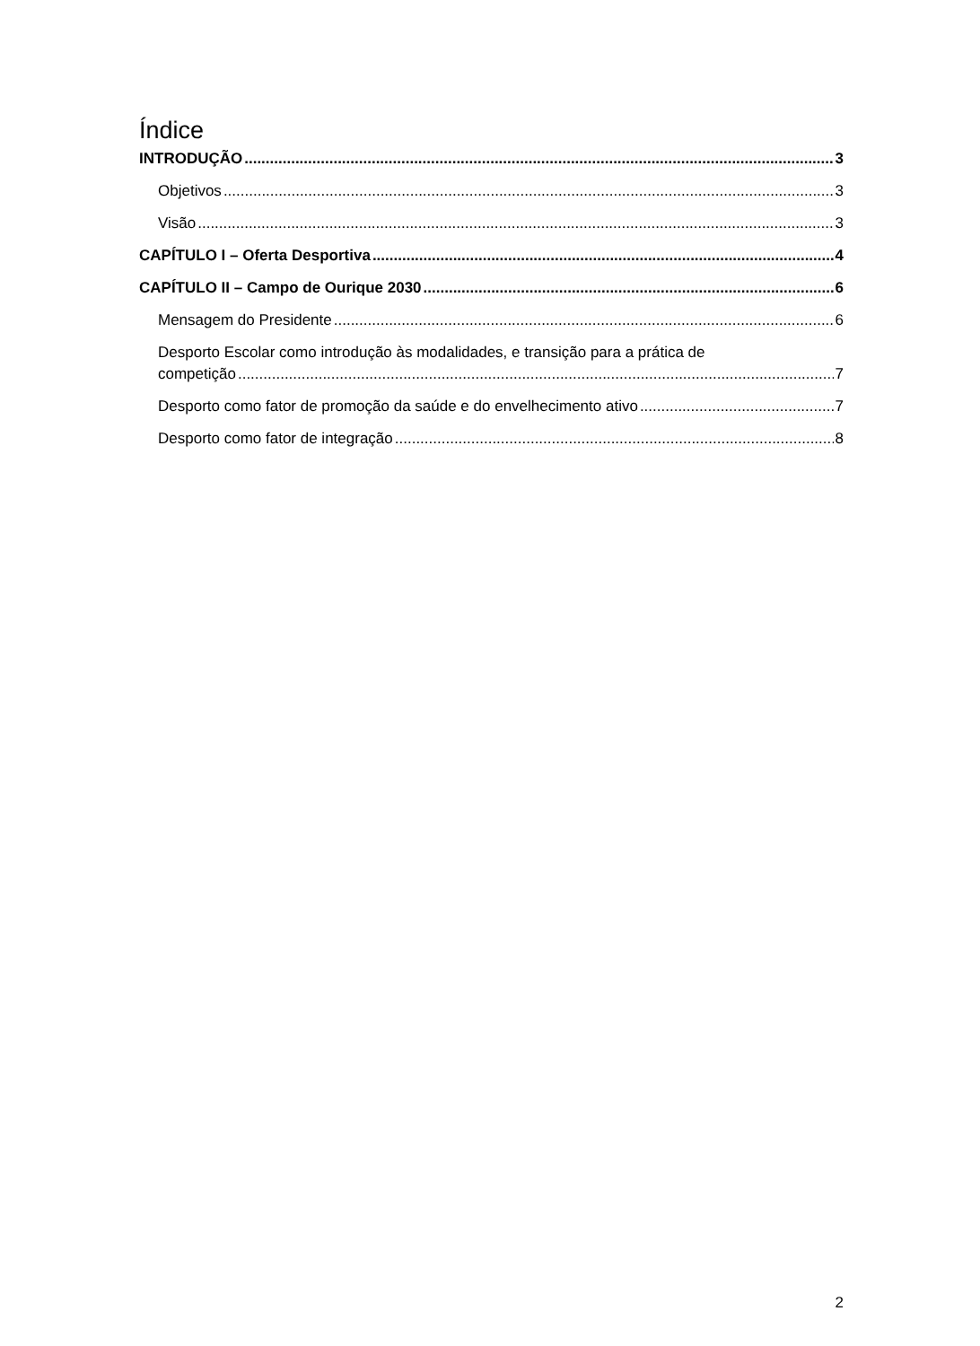Índice
INTRODUÇÃO 3
Objetivos 3
Visão 3
CAPÍTULO I – Oferta Desportiva 4
CAPÍTULO II – Campo de Ourique 2030 6
Mensagem do Presidente 6
Desporto Escolar como introdução às modalidades, e transição para a prática de
competição 7
Desporto como fator de promoção da saúde e do envelhecimento ativo 7
Desporto como fator de integração 8
2